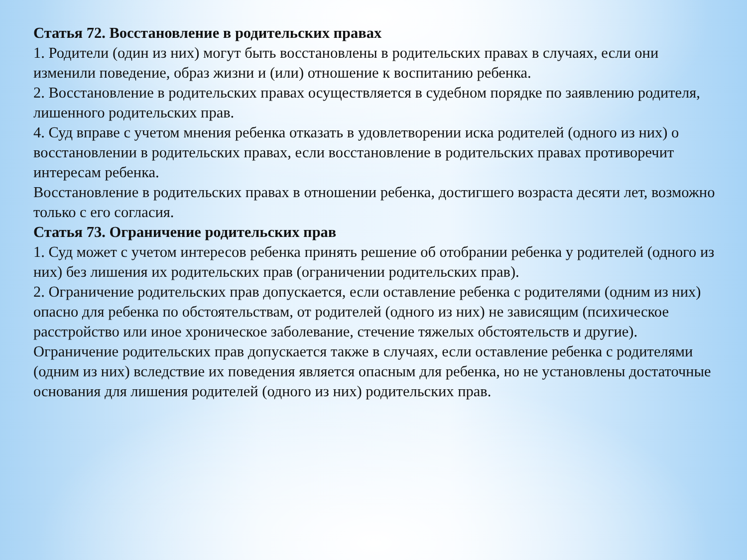Статья 72. Восстановление в родительских правах
1. Родители (один из них) могут быть восстановлены в родительских правах в случаях, если они изменили поведение, образ жизни и (или) отношение к воспитанию ребенка.
2. Восстановление в родительских правах осуществляется в судебном порядке по заявлению родителя, лишенного родительских прав.
4. Суд вправе с учетом мнения ребенка отказать в удовлетворении иска родителей (одного из них) о восстановлении в родительских правах, если восстановление в родительских правах противоречит интересам ребенка.
Восстановление в родительских правах в отношении ребенка, достигшего возраста десяти лет, возможно только с его согласия.
Статья 73. Ограничение родительских прав
1. Суд может с учетом интересов ребенка принять решение об отобрании ребенка у родителей (одного из них) без лишения их родительских прав (ограничении родительских прав).
2. Ограничение родительских прав допускается, если оставление ребенка с родителями (одним из них) опасно для ребенка по обстоятельствам, от родителей (одного из них) не зависящим (психическое расстройство или иное хроническое заболевание, стечение тяжелых обстоятельств и другие).
Ограничение родительских прав допускается также в случаях, если оставление ребенка с родителями (одним из них) вследствие их поведения является опасным для ребенка, но не установлены достаточные основания для лишения родителей (одного из них) родительских прав.